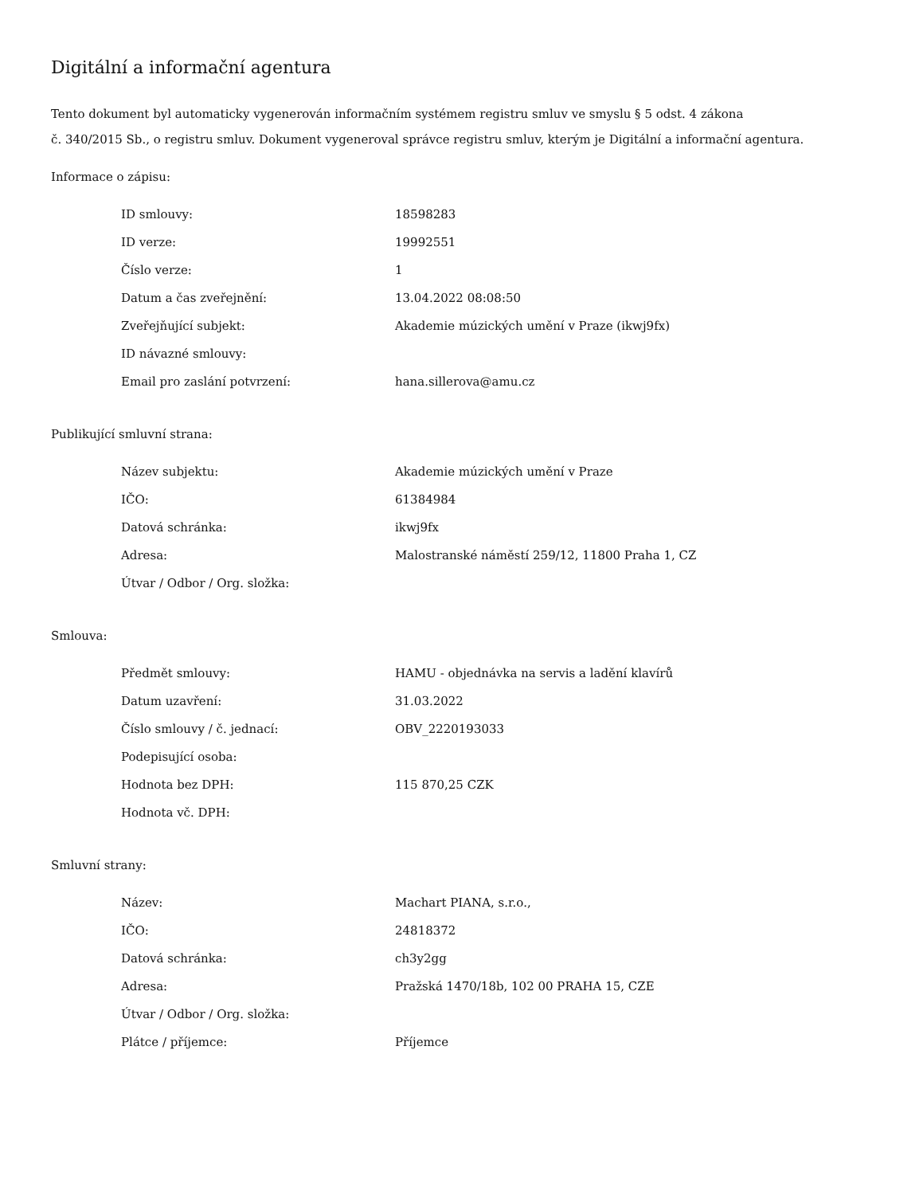Digitální a informační agentura
Tento dokument byl automaticky vygenerován informačním systémem registru smluv ve smyslu § 5 odst. 4 zákona
č. 340/2015 Sb., o registru smluv. Dokument vygeneroval správce registru smluv, kterým je Digitální a informační agentura.
Informace o zápisu:
| ID smlouvy: | 18598283 |
| ID verze: | 19992551 |
| Číslo verze: | 1 |
| Datum a čas zveřejnění: | 13.04.2022 08:08:50 |
| Zveřejňující subjekt: | Akademie múzických umění v Praze (ikwj9fx) |
| ID návazné smlouvy: | |
| Email pro zaslání potvrzení: | hana.sillerova@amu.cz |
Publikující smluvní strana:
| Název subjektu: | Akademie múzických umění v Praze |
| IČO: | 61384984 |
| Datová schránka: | ikwj9fx |
| Adresa: | Malostranské náměstí 259/12, 11800 Praha 1, CZ |
| Útvar / Odbor / Org. složka: | |
Smlouva:
| Předmět smlouvy: | HAMU - objednávka na servis a ladění klavírů |
| Datum uzavření: | 31.03.2022 |
| Číslo smlouvy / č. jednací: | OBV_2220193033 |
| Podepisující osoba: | |
| Hodnota bez DPH: | 115 870,25 CZK |
| Hodnota vč. DPH: | |
Smluvní strany:
| Název: | Machart PIANA, s.r.o., |
| IČO: | 24818372 |
| Datová schránka: | ch3y2gg |
| Adresa: | Pražská 1470/18b, 102 00 PRAHA 15, CZE |
| Útvar / Odbor / Org. složka: | |
| Plátce / příjemce: | Příjemce |